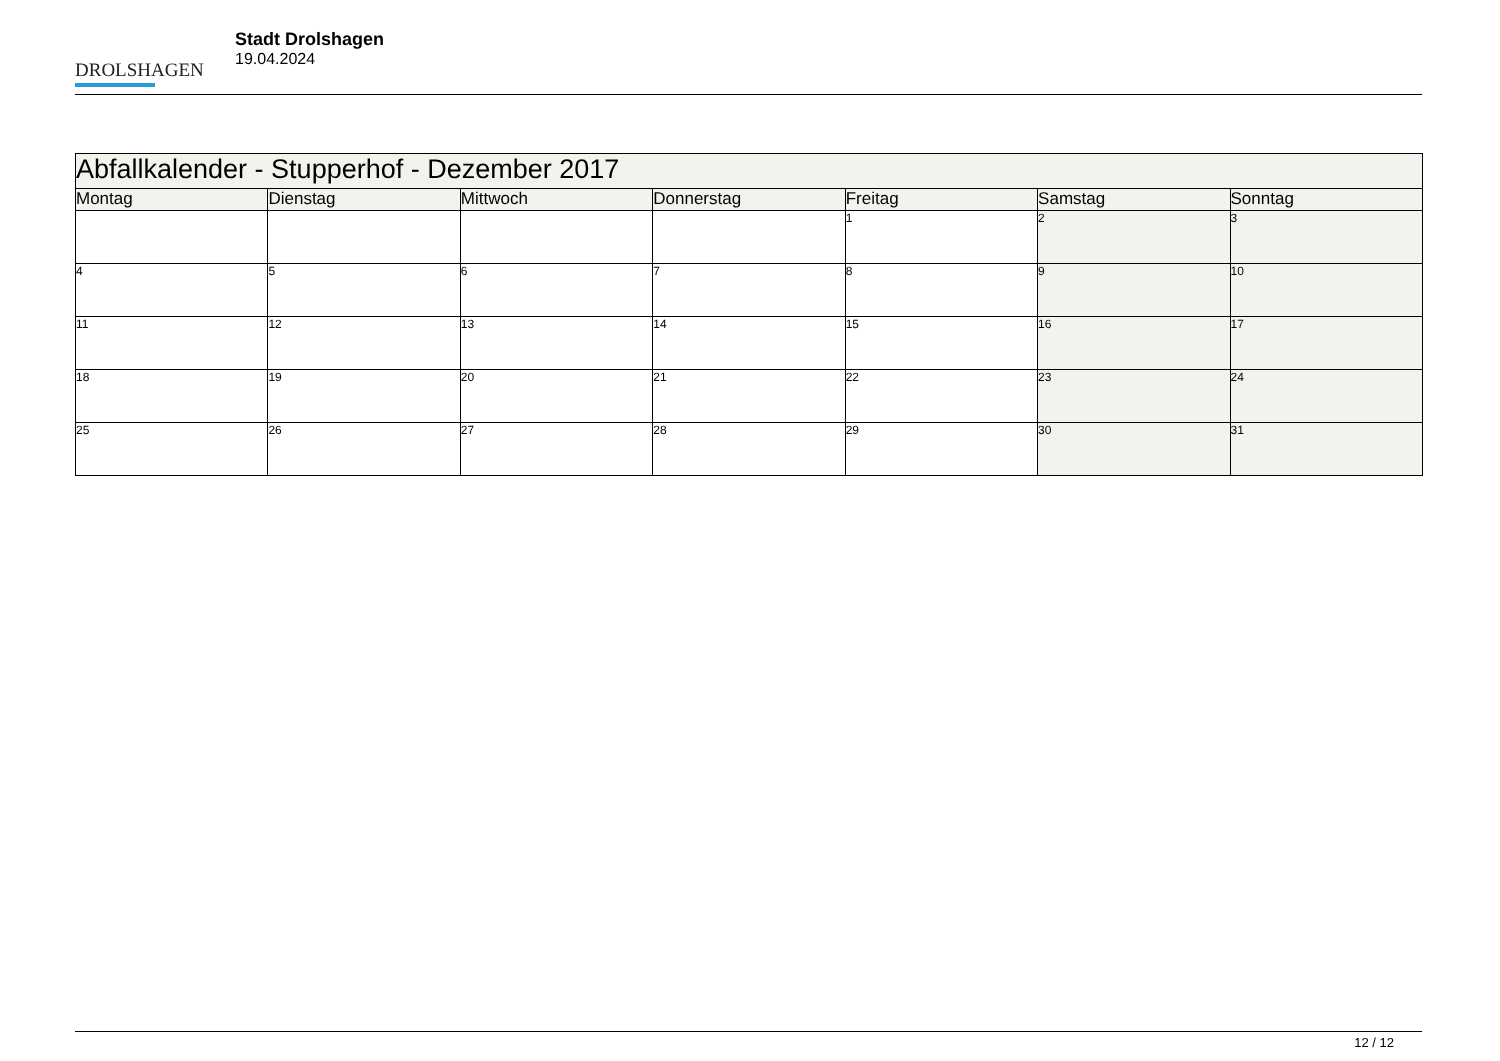DROLSHAGEN
Stadt Drolshagen
19.04.2024
| Abfallkalender - Stupperhof - Dezember 2017 | | | | | | |
| --- | --- | --- | --- | --- | --- | --- |
| Montag | Dienstag | Mittwoch | Donnerstag | Freitag | Samstag | Sonntag |
| | | | | 1 | 2 | 3 |
| 4 | 5 | 6 | 7 | 8 | 9 | 10 |
| 11 | 12 | 13 | 14 | 15 | 16 | 17 |
| 18 | 19 | 20 | 21 | 22 | 23 | 24 |
| 25 | 26 | 27 | 28 | 29 | 30 | 31 |
12 / 12